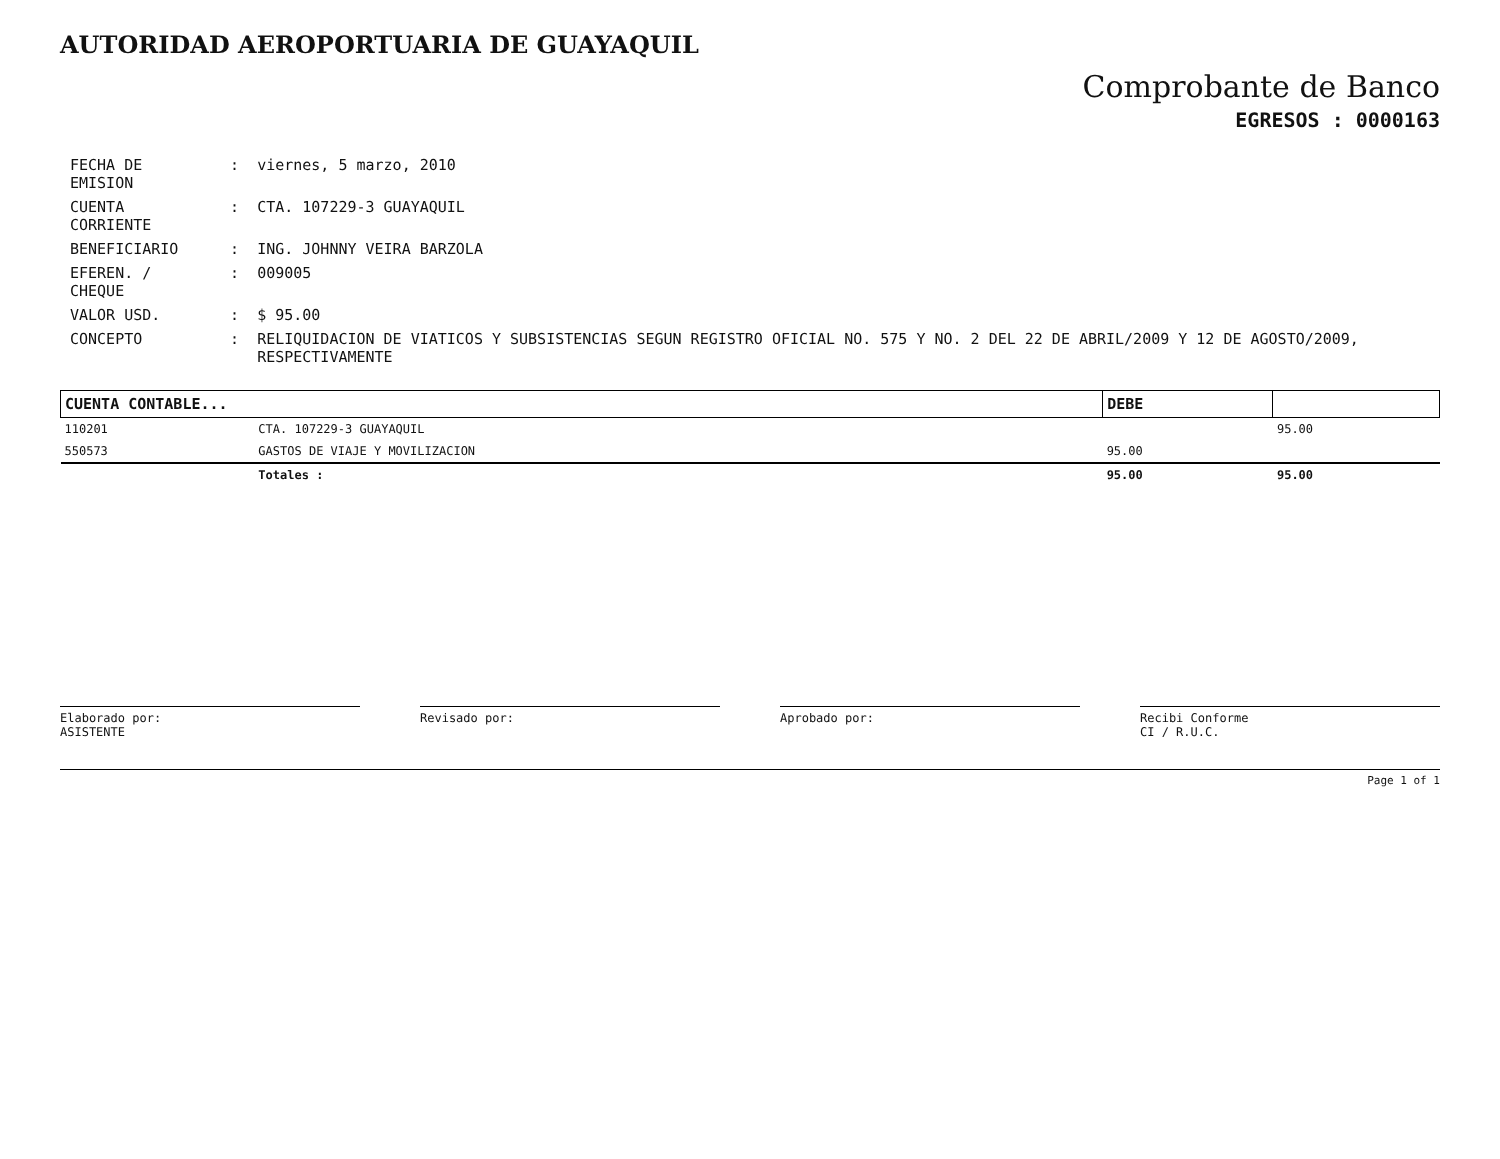AUTORIDAD AEROPORTUARIA DE GUAYAQUIL
Comprobante de Banco
EGRESOS : 0000163
| FECHA DE EMISION | : | viernes, 5 marzo, 2010 |
| CUENTA CORRIENTE | : | CTA. 107229-3 GUAYAQUIL |
| BENEFICIARIO | : | ING. JOHNNY VEIRA BARZOLA |
| EFEREN. / CHEQUE | : | 009005 |
| VALOR USD. | : | $ 95.00 |
| CONCEPTO | : | RELIQUIDACION DE VIATICOS Y SUBSISTENCIAS SEGUN REGISTRO OFICIAL NO. 575 Y NO. 2 DEL 22 DE ABRIL/2009 Y 12 DE AGOSTO/2009, RESPECTIVAMENTE |
| CUENTA CONTABLE... | | DEBE | |
| --- | --- | --- | --- |
| 110201 | CTA. 107229-3 GUAYAQUIL | | 95.00 |
| 550573 | GASTOS DE VIAJE Y MOVILIZACION | 95.00 | |
| | Totales : | 95.00 | 95.00 |
Elaborado por:
ASISTENTE
Revisado por: Aprobado por: Recibi Conforme
CI / R.U.C.
Page 1 of 1